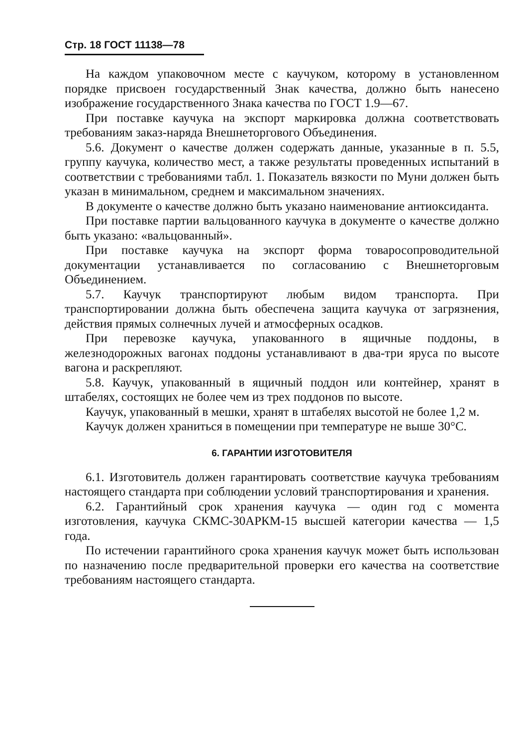Стр. 18 ГОСТ 11138—78
На каждом упаковочном месте с каучуком, которому в установленном порядке присвоен государственный Знак качества, должно быть нанесено изображение государственного Знака качества по ГОСТ 1.9—67.
При поставке каучука на экспорт маркировка должна соответствовать требованиям заказ-наряда Внешнеторгового Объединения.
5.6. Документ о качестве должен содержать данные, указанные в п. 5.5, группу каучука, количество мест, а также результаты проведенных испытаний в соответствии с требованиями табл. 1. Показатель вязкости по Муни должен быть указан в минимальном, среднем и максимальном значениях.
В документе о качестве должно быть указано наименование антиоксиданта.
При поставке партии вальцованного каучука в документе о качестве должно быть указано: «вальцованный».
При поставке каучука на экспорт форма товаросопроводительной документации устанавливается по согласованию с Внешнеторговым Объединением.
5.7. Каучук транспортируют любым видом транспорта. При транспортировании должна быть обеспечена защита каучука от загрязнения, действия прямых солнечных лучей и атмосферных осадков.
При перевозке каучука, упакованного в ящичные поддоны, в железнодорожных вагонах поддоны устанавливают в два-три яруса по высоте вагона и раскрепляют.
5.8. Каучук, упакованный в ящичный поддон или контейнер, хранят в штабелях, состоящих не более чем из трех поддонов по высоте.
Каучук, упакованный в мешки, хранят в штабелях высотой не более 1,2 м.
Каучук должен храниться в помещении при температуре не выше 30°С.
6. ГАРАНТИИ ИЗГОТОВИТЕЛЯ
6.1. Изготовитель должен гарантировать соответствие каучука требованиям настоящего стандарта при соблюдении условий транспортирования и хранения.
6.2. Гарантийный срок хранения каучука — один год с момента изготовления, каучука СКМС-30АРКМ-15 высшей категории качества — 1,5 года.
По истечении гарантийного срока хранения каучук может быть использован по назначению после предварительной проверки его качества на соответствие требованиям настоящего стандарта.